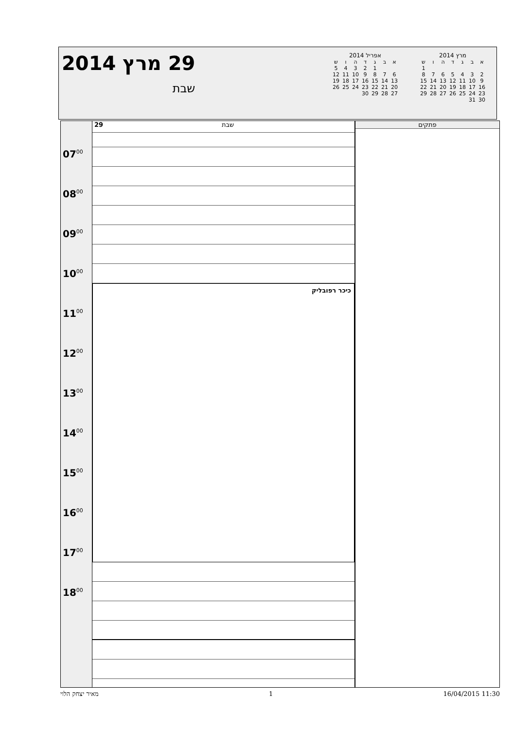29 מרץ 2014
שבת
אפריל 2014
| א | ב | ג | ד | ה | ו | ש |
| --- | --- | --- | --- | --- | --- | --- |
| | | 1 | 2 | 3 | 4 | 5 |
| 6 | 7 | 8 | 9 | 10 | 11 | 12 |
| 13 | 14 | 15 | 16 | 17 | 18 | 19 |
| 20 | 21 | 22 | 23 | 24 | 25 | 26 |
| 27 | 28 | 29 | 30 | | | |
מרץ 2014
| א | ב | ג | ד | ה | ו | ש |
| --- | --- | --- | --- | --- | --- | --- |
| | | | | | | 1 |
| 2 | 3 | 4 | 5 | 6 | 7 | 8 |
| 9 | 10 | 11 | 12 | 13 | 14 | 15 |
| 16 | 17 | 18 | 19 | 20 | 21 | 22 |
| 23 | 24 | 25 | 26 | 27 | 28 | 29 |
| 30 | 31 | | | | | |
07<sup>00</sup>
08<sup>00</sup>
09<sup>00</sup>
10<sup>00</sup>
11<sup>00</sup>
12<sup>00</sup>
13<sup>00</sup>
14<sup>00</sup>
15<sup>00</sup>
16<sup>00</sup>
17<sup>00</sup>
18<sup>00</sup>
29 שבת
כיכר רפובליק
פתקים
מאיר יצחק הלוי 1 16/04/2015 11:30